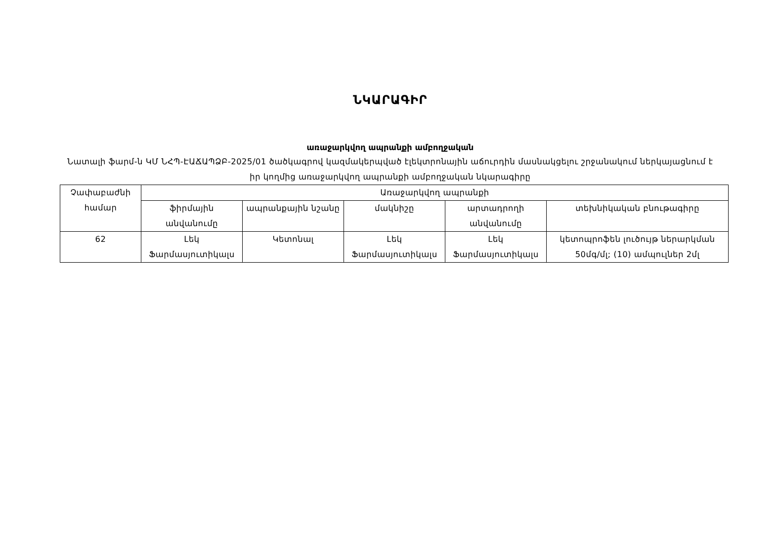ՆԿԱՐԱԳԻՐ
առաջարկվող ապրանքի ամբողջական
Նատալի ֆարմ-ն ԿՄ ՆՀՊ-ԷԱՃԱՊՁԲ-2025/01 ծածկագրով կազմակերպված էլեկտրոնային աճուրդին մասնակցելու շրջանակում ներկայացնում է իր կողմից առաջարկվող ապրանքի ամբողջական նկարագիրը
| Չափաբաժնի համար | Առաջարկվող ապրանքի | | | | |
| --- | --- | --- | --- | --- | --- |
| | ֆիրմային անվանումը | ապրանքային նշանը | մակնիշը | արտադրողի անվանումը | տեխնիկական բնութագիրը |
| 62 | Լեկ Ֆարմասյուտիկալս | Կետոնալ | Լեկ Ֆարմասյուտիկալս | Լեկ Ֆարմասյուտիկալս | կետոպրոֆեն լուծույթ ներարկման 50մգ/մլ; (10) ամպուլներ 2մլ |